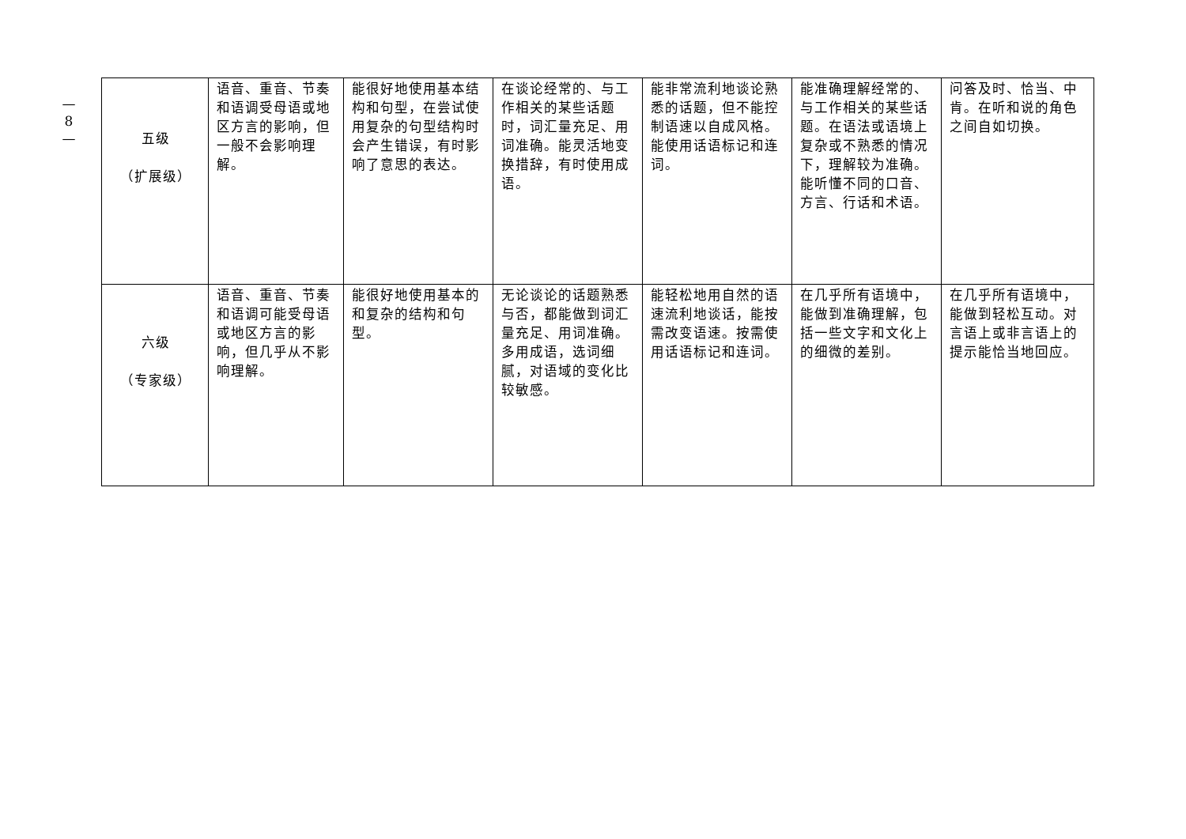—
8
—
| 五级 （扩展级） | 语音、重音、节奏和语调受母语或地区方言的影响，但一般不会影响理解。 | 能很好地使用基本结构和句型，在尝试使用复杂的句型结构时会产生错误，有时影响了意思的表达。 | 在谈论经常的、与工作相关的某些话题时，词汇量充足、用词准确。能灵活地变换措辞，有时使用成语。 | 能非常流利地谈论熟悉的话题，但不能控制语速以自成风格。能使用话语标记和连词。 | 能准确理解经常的、与工作相关的某些话题。在语法或语境上复杂或不熟悉的情况下，理解较为准确。能听懂不同的口音、方言、行话和术语。 | 问答及时、恰当、中肯。在听和说的角色之间自如切换。 |
| 六级 （专家级） | 语音、重音、节奏和语调可能受母语或地区方言的影响，但几乎从不影响理解。 | 能很好地使用基本的和复杂的结构和句型。 | 无论谈论的话题熟悉与否，都能做到词汇量充足、用词准确。多用成语，选词细腻，对语域的变化比较敏感。 | 能轻松地用自然的语速流利地谈话，能按需改变语速。按需使用话语标记和连词。 | 在几乎所有语境中，能做到准确理解，包括一些文字和文化上的细微的差别。 | 在几乎所有语境中，能做到轻松互动。对言语上或非言语上的提示能恰当地回应。 |